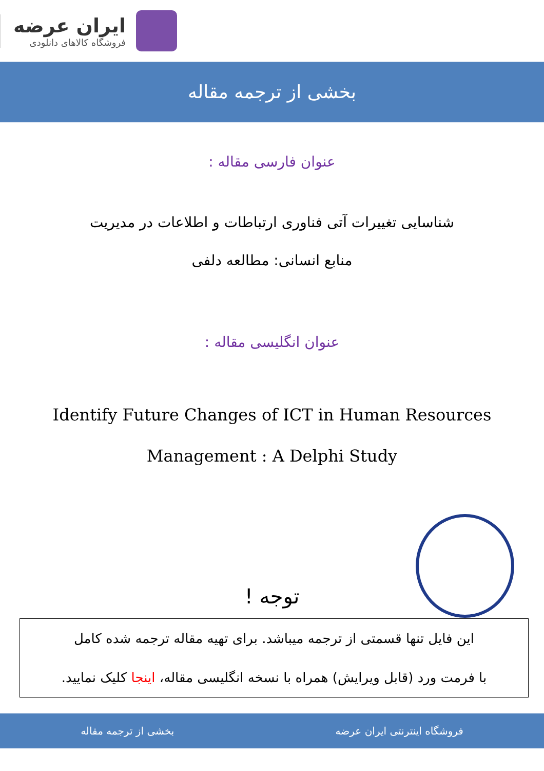ایران عرضه
فروشگاه کالاهای دانلودی
بخشی از ترجمه مقاله
عنوان فارسی مقاله :
شناسایی تغییرات آتی فناوری ارتباطات و اطلاعات در مدیریت
منابع انسانی: مطالعه دلفی
عنوان انگلیسی مقاله :
Identify Future Changes of ICT in Human Resources
Management : A Delphi Study
توجه !
این فایل تنها قسمتی از ترجمه میباشد. برای تهیه مقاله ترجمه شده کامل
با فرمت ورد (قابل ویرایش) همراه با نسخه انگلیسی مقاله، اینجا کلیک نمایید.
فروشگاه اینترنتی ایران عرضه بخشی از ترجمه مقاله